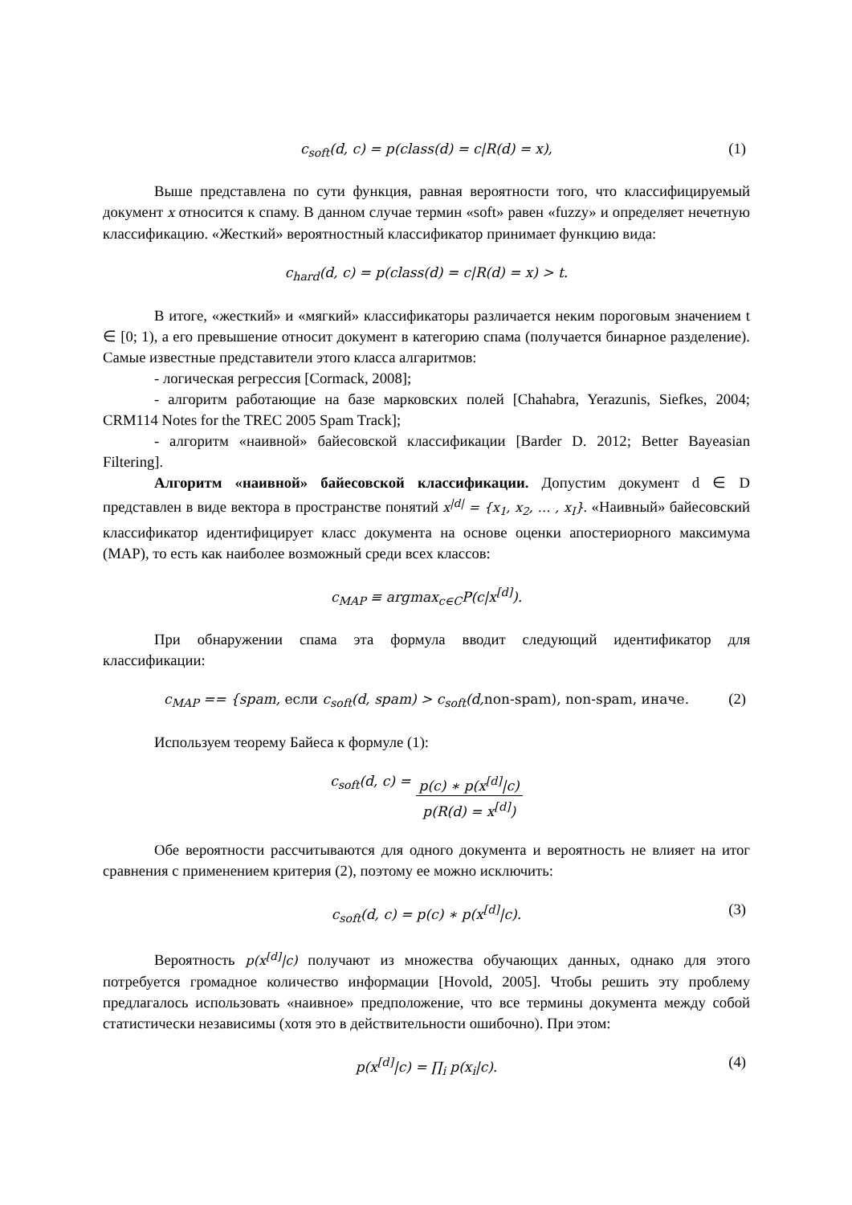c<sub>soft</sub>(d, c) = p(class(d) = c|R(d) = x), (1)
Выше представлена по сути функция, равная вероятности того, что классифицируемый документ x относится к спаму. В данном случае термин «soft» равен «fuzzy» и определяет нечетную классификацию. «Жесткий» вероятностный классификатор принимает функцию вида:
c<sub>hard</sub>(d, c) = p(class(d) = c|R(d) = x) > t.
В итоге, «жесткий» и «мягкий» классификаторы различается неким пороговым значением t ∈ [0; 1), а его превышение относит документ в категорию спама (получается бинарное разделение). Самые известные представители этого класса алгаритмов:
- логическая регрессия [Cormack, 2008];
- алгоритм работающие на базе марковских полей [Chahabra, Yerazunis, Siefkes, 2004; CRM114 Notes for the TREC 2005 Spam Track];
- алгоритм «наивной» байесовской классификации [Barder D. 2012; Better Bayeasian Filtering].
Алгоритм «наивной» байесовской классификации. Допустим документ d ∈ D представлен в виде вектора в пространстве понятий x<sup>|d|</sup> = {x<sub>1</sub>, x<sub>2</sub>, … , x<sub>I</sub>}. «Наивный» байесовский классификатор идентифицирует класс документа на основе оценки апостериорного максимума (MAP), то есть как наиболее возможный среди всех классов:
c<sub>MAP</sub> ≡ argmax<sub>c∈C</sub>P(c|x<sup>[d]</sup>).
При обнаружении спама эта формула вводит следующий идентификатор для классификации:
c<sub>MAP</sub> == {spam, если c<sub>soft</sub>(d, spam) > c<sub>soft</sub>(d,non-spam), non-spam, иначе. (2)
Используем теорему Байеса к формуле (1):
c<sub>soft</sub>(d, c) = p(c) ∗ p(x<sup>[d]</sup>|c) p(R(d) = x<sup>[d]</sup>)
Обе вероятности рассчитываются для одного документа и вероятность не влияет на итог сравнения с применением критерия (2), поэтому ее можно исключить:
c<sub>soft</sub>(d, c) = p(c) ∗ p(x<sup>[d]</sup>|c). (3)
Вероятность p(x<sup>[d]</sup>|c) получают из множества обучающих данных, однако для этого потребуется громадное количество информации [Hovold, 2005]. Чтобы решить эту проблему предлагалось использовать «наивное» предположение, что все термины документа между собой статистически независимы (хотя это в действительности ошибочно). При этом:
p(x<sup>[d]</sup>|c) = ∏<sub>i</sub> p(x<sub>i</sub>|c). (4)